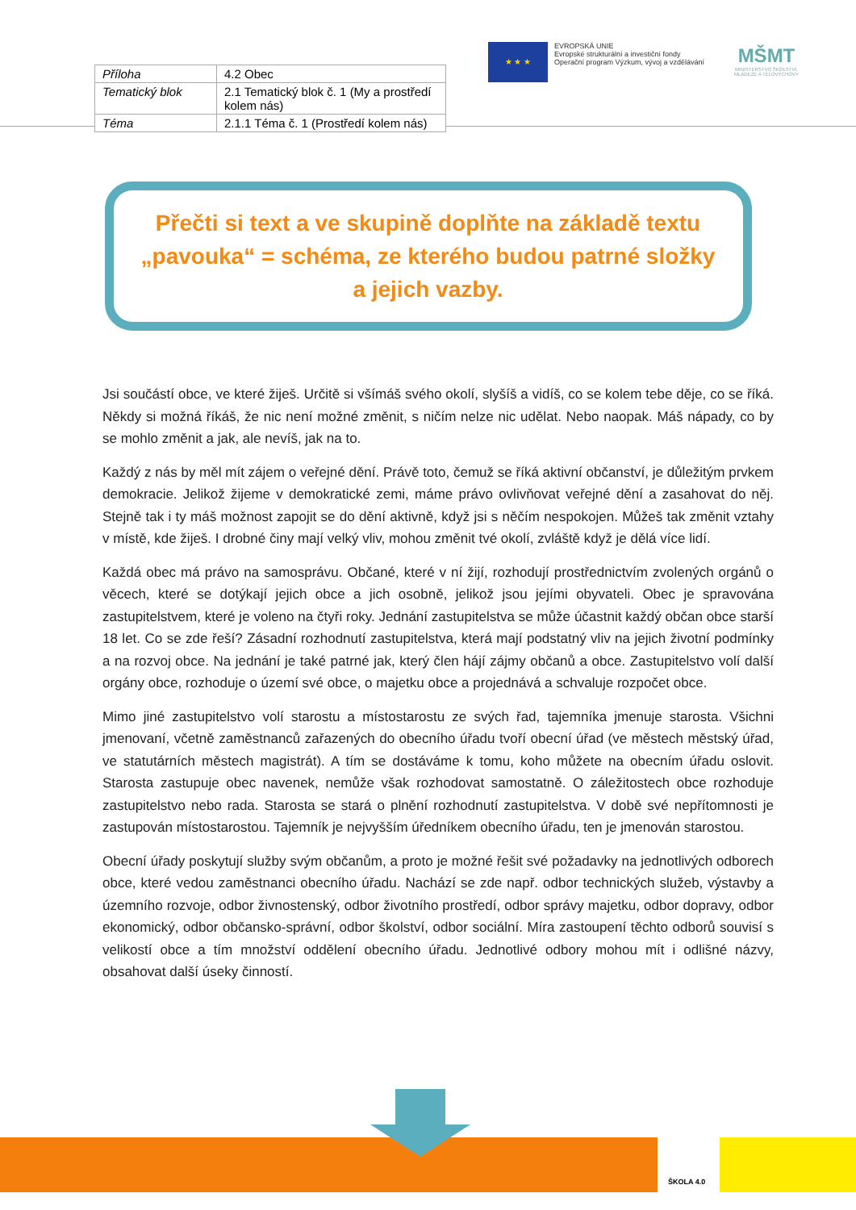| Příloha | 4.2 Obec |
| Tematický blok | 2.1 Tematický blok č. 1 (My a prostředí kolem nás) |
| Téma | 2.1.1 Téma č. 1 (Prostředí kolem nás) |
★ ★ ★
EVROPSKÁ UNIE
Evropské strukturální a investiční fondy
Operační program Výzkum, vývoj a vzdělávání
MŠMT
MINISTERSTVO ŠKOLSTVÍ,
MLÁDEŽE A TĚLOVÝCHOVY
Přečti si text a ve skupině doplňte na základě textu „pavouka“ = schéma, ze kterého budou patrné složky a jejich vazby.
Jsi součástí obce, ve které žiješ. Určitě si všímáš svého okolí, slyšíš a vidíš, co se kolem tebe děje, co se říká. Někdy si možná říkáš, že nic není možné změnit, s ničím nelze nic udělat. Nebo naopak. Máš nápady, co by se mohlo změnit a jak, ale nevíš, jak na to.
Každý z nás by měl mít zájem o veřejné dění. Právě toto, čemuž se říká aktivní občanství, je důležitým prvkem demokracie. Jelikož žijeme v demokratické zemi, máme právo ovlivňovat veřejné dění a zasahovat do něj. Stejně tak i ty máš možnost zapojit se do dění aktivně, když jsi s něčím nespokojen. Můžeš tak změnit vztahy v místě, kde žiješ. I drobné činy mají velký vliv, mohou změnit tvé okolí, zvláště když je dělá více lidí.
Každá obec má právo na samosprávu. Občané, které v ní žijí, rozhodují prostřednictvím zvolených orgánů o věcech, které se dotýkají jejich obce a jich osobně, jelikož jsou jejími obyvateli. Obec je spravována zastupitelstvem, které je voleno na čtyři roky. Jednání zastupitelstva se může účastnit každý občan obce starší 18 let. Co se zde řeší? Zásadní rozhodnutí zastupitelstva, která mají podstatný vliv na jejich životní podmínky a na rozvoj obce. Na jednání je také patrné jak, který člen hájí zájmy občanů a obce. Zastupitelstvo volí další orgány obce, rozhoduje o území své obce, o majetku obce a projednává a schvaluje rozpočet obce.
Mimo jiné zastupitelstvo volí starostu a místostarostu ze svých řad, tajemníka jmenuje starosta. Všichni jmenovaní, včetně zaměstnanců zařazených do obecního úřadu tvoří obecní úřad (ve městech městský úřad, ve statutárních městech magistrát). A tím se dostáváme k tomu, koho můžete na obecním úřadu oslovit. Starosta zastupuje obec navenek, nemůže však rozhodovat samostatně. O záležitostech obce rozhoduje zastupitelstvo nebo rada. Starosta se stará o plnění rozhodnutí zastupitelstva. V době své nepřítomnosti je zastupován místostarostou. Tajemník je nejvyšším úředníkem obecního úřadu, ten je jmenován starostou.
Obecní úřady poskytují služby svým občanům, a proto je možné řešit své požadavky na jednotlivých odborech obce, které vedou zaměstnanci obecního úřadu. Nachází se zde např. odbor technických služeb, výstavby a územního rozvoje, odbor živnostenský, odbor životního prostředí, odbor správy majetku, odbor dopravy, odbor ekonomický, odbor občansko-správní, odbor školství, odbor sociální. Míra zastoupení těchto odborů souvisí s velikostí obce a tím množství oddělení obecního úřadu. Jednotlivé odbory mohou mít i odlišné názvy, obsahovat další úseky činností.
ŠKOLA 4.0